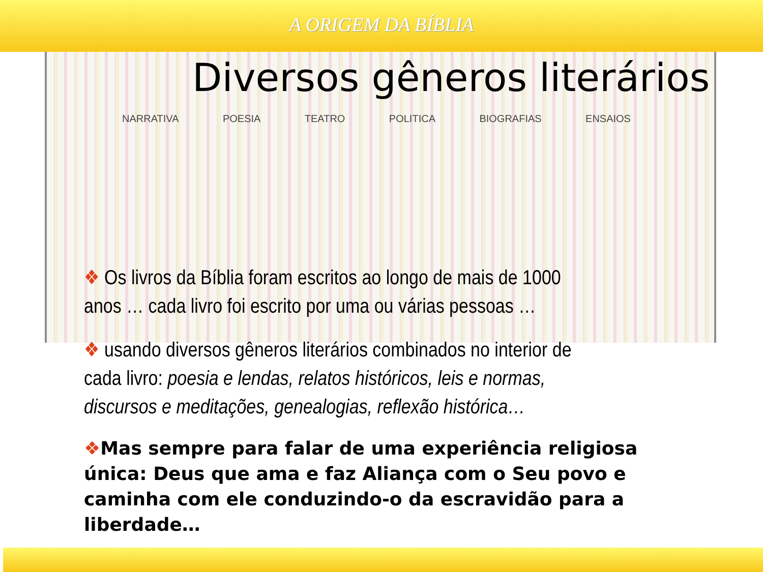A ORIGEM DA BÍBLIA
NARRATIVA POESIA TEATRO POLITICA BIOGRAFIAS ENSAIOS
Diversos gêneros literários
❖ Os livros da Bíblia foram escritos ao longo de mais de 1000 anos … cada livro foi escrito por uma ou várias pessoas …
❖ usando diversos gêneros literários combinados no interior de cada livro: poesia e lendas, relatos históricos, leis e normas, discursos e meditações, genealogias, reflexão histórica…
❖Mas sempre para falar de uma experiência religiosa única: Deus que ama e faz Aliança com o Seu povo e caminha com ele conduzindo-o da escravidão para a liberdade…